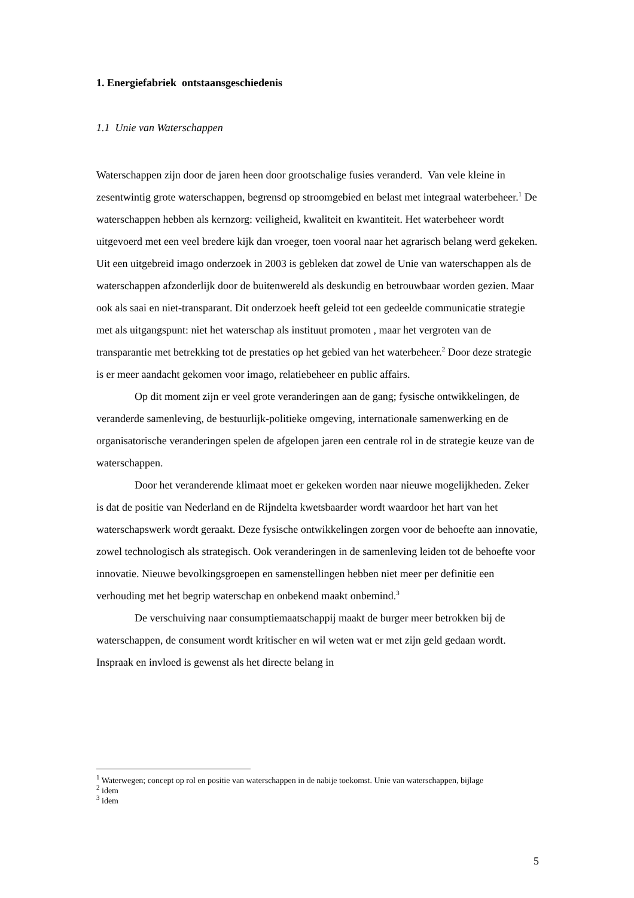1. Energiefabriek ontstaansgeschiedenis
1.1 Unie van Waterschappen
Waterschappen zijn door de jaren heen door grootschalige fusies veranderd. Van vele kleine in zesentwintig grote waterschappen, begrensd op stroomgebied en belast met integraal waterbeheer.<sup>1</sup> De waterschappen hebben als kernzorg: veiligheid, kwaliteit en kwantiteit. Het waterbeheer wordt uitgevoerd met een veel bredere kijk dan vroeger, toen vooral naar het agrarisch belang werd gekeken. Uit een uitgebreid imago onderzoek in 2003 is gebleken dat zowel de Unie van waterschappen als de waterschappen afzonderlijk door de buitenwereld als deskundig en betrouwbaar worden gezien. Maar ook als saai en niet-transparant. Dit onderzoek heeft geleid tot een gedeelde communicatie strategie met als uitgangspunt: niet het waterschap als instituut promoten , maar het vergroten van de transparantie met betrekking tot de prestaties op het gebied van het waterbeheer.<sup>2</sup> Door deze strategie is er meer aandacht gekomen voor imago, relatiebeheer en public affairs.
Op dit moment zijn er veel grote veranderingen aan de gang; fysische ontwikkelingen, de veranderde samenleving, de bestuurlijk-politieke omgeving, internationale samenwerking en de organisatorische veranderingen spelen de afgelopen jaren een centrale rol in de strategie keuze van de waterschappen.
Door het veranderende klimaat moet er gekeken worden naar nieuwe mogelijkheden. Zeker is dat de positie van Nederland en de Rijndelta kwetsbaarder wordt waardoor het hart van het waterschapswerk wordt geraakt. Deze fysische ontwikkelingen zorgen voor de behoefte aan innovatie, zowel technologisch als strategisch. Ook veranderingen in de samenleving leiden tot de behoefte voor innovatie. Nieuwe bevolkingsgroepen en samenstellingen hebben niet meer per definitie een verhouding met het begrip waterschap en onbekend maakt onbemind.<sup>3</sup>
De verschuiving naar consumptiemaatschappij maakt de burger meer betrokken bij de waterschappen, de consument wordt kritischer en wil weten wat er met zijn geld gedaan wordt. Inspraak en invloed is gewenst als het directe belang in
<sup>1</sup> Waterwegen; concept op rol en positie van waterschappen in de nabije toekomst. Unie van waterschappen, bijlage
<sup>2</sup> idem
<sup>3</sup> idem
5